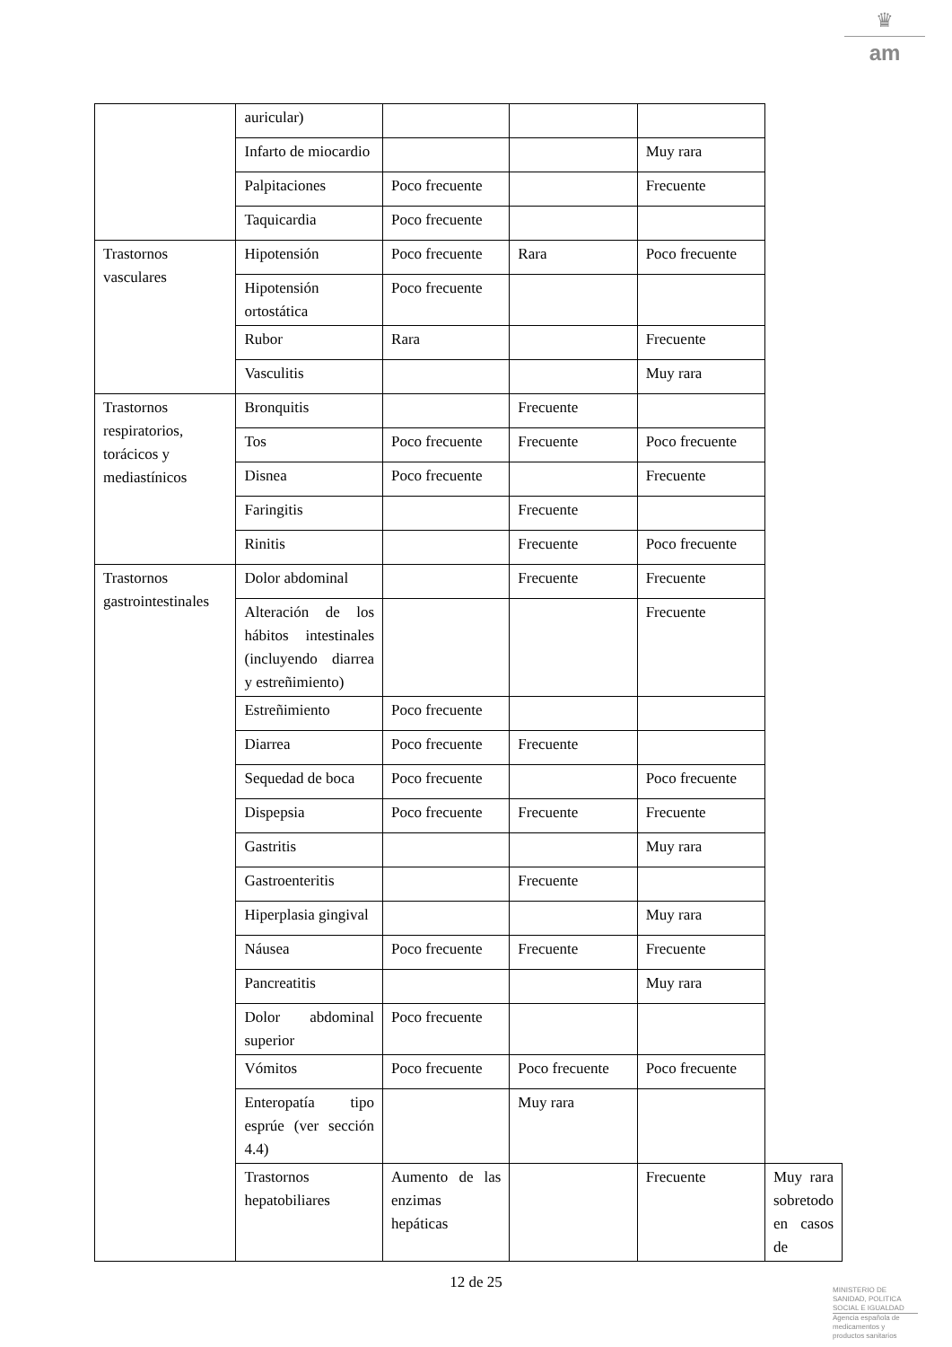♛
am
| | auricular) | | | | |
| | Infarto de miocardio | | | Muy rara | |
| | Palpitaciones | Poco frecuente | | Frecuente | |
| | Taquicardia | Poco frecuente | | | |
| Trastornos vasculares | Hipotensión | Poco frecuente | Rara | Poco frecuente | |
| | Hipotensión ortostática | Poco frecuente | | | |
| | Rubor | Rara | | Frecuente | |
| | Vasculitis | | | Muy rara | |
| Trastornos respiratorios, torácicos y mediastínicos | Bronquitis | | Frecuente | | |
| | Tos | Poco frecuente | Frecuente | Poco frecuente | |
| | Disnea | Poco frecuente | | Frecuente | |
| | Faringitis | | Frecuente | | |
| | Rinitis | | Frecuente | Poco frecuente | |
| Trastornos gastrointestinales | Dolor abdominal | | Frecuente | Frecuente | |
| | Alteración de los hábitos intestinales (incluyendo diarrea y estreñimiento) | | | Frecuente | |
| | Estreñimiento | Poco frecuente | | | |
| | Diarrea | Poco frecuente | Frecuente | | |
| | Sequedad de boca | Poco frecuente | | Poco frecuente | |
| | Dispepsia | Poco frecuente | Frecuente | Frecuente | |
| | Gastritis | | | Muy rara | |
| | Gastroenteritis | | Frecuente | | |
| | Hiperplasia gingival | | | Muy rara | |
| | Náusea | Poco frecuente | Frecuente | Frecuente | |
| | Pancreatitis | | | Muy rara | |
| | Dolor abdominal superior | Poco frecuente | | | |
| | Vómitos | Poco frecuente | Poco frecuente | Poco frecuente | |
| | Enteropatía tipo esprúe (ver sección 4.4) | | Muy rara | | |
| | Trastornos hepatobiliares | Aumento de las enzimas hepáticas | | Frecuente | Muy rara sobretodo en casos de |
12 de 25
MINISTERIO DE
SANIDAD, POLITICA
SOCIAL E IGUALDAD
Agencia española de
medicamentos y
productos sanitarios